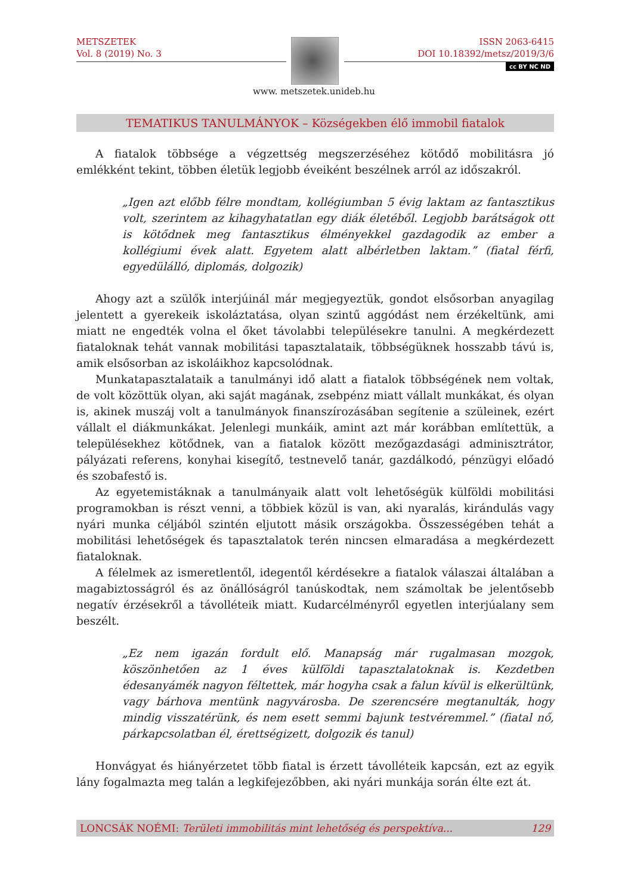METSZETEK
Vol. 8 (2019) No. 3
ISSN 2063-6415
DOI 10.18392/metsz/2019/3/6
cc BY NC ND
www. metszetek.unideb.hu
TEMATIKUS TANULMÁNYOK – Községekben élő immobil fiatalok
A fiatalok többsége a végzettség megszerzéséhez kötődő mobilitásra jó emlékként tekint, többen életük legjobb éveiként beszélnek arról az időszakról.
„Igen azt előbb félre mondtam, kollégiumban 5 évig laktam az fantasztikus volt, szerintem az kihagyhatatlan egy diák életéből. Legjobb barátságok ott is kötődnek meg fantasztikus élményekkel gazdagodik az ember a kollégiumi évek alatt. Egyetem alatt albérletben laktam.” (fiatal férfi, egyedülálló, diplomás, dolgozik)
Ahogy azt a szülők interjúinál már megjegyeztük, gondot elsősorban anyagilag jelentett a gyerekeik iskoláztatása, olyan szintű aggódást nem érzékeltünk, ami miatt ne engedték volna el őket távolabbi településekre tanulni. A megkérdezett fiataloknak tehát vannak mobilitási tapasztalataik, többségüknek hosszabb távú is, amik elsősorban az iskoláikhoz kapcsolódnak.
Munkatapasztalataik a tanulmányi idő alatt a fiatalok többségének nem voltak, de volt közöttük olyan, aki saját magának, zsebpénz miatt vállalt munkákat, és olyan is, akinek muszáj volt a tanulmányok finanszírozásában segítenie a szüleinek, ezért vállalt el diákmunkákat. Jelenlegi munkáik, amint azt már korábban említettük, a településekhez kötődnek, van a fiatalok között mezőgazdasági adminisztrátor, pályázati referens, konyhai kisegítő, testnevelő tanár, gazdálkodó, pénzügyi előadó és szobafestő is.
Az egyetemistáknak a tanulmányaik alatt volt lehetőségük külföldi mobilitási programokban is részt venni, a többiek közül is van, aki nyaralás, kirándulás vagy nyári munka céljából szintén eljutott másik országokba. Összességében tehát a mobilitási lehetőségek és tapasztalatok terén nincsen elmaradása a megkérdezett fiataloknak.
A félelmek az ismeretlentől, idegentől kérdésekre a fiatalok válaszai általában a magabiztosságról és az önállóságról tanúskodtak, nem számoltak be jelentősebb negatív érzésekről a távolléteik miatt. Kudarcélményről egyetlen interjúalany sem beszélt.
„Ez nem igazán fordult elő. Manapság már rugalmasan mozgok, köszönhetően az 1 éves külföldi tapasztalatoknak is. Kezdetben édesanyámék nagyon féltettek, már hogyha csak a falun kívül is elkerültünk, vagy bárhova mentünk nagyvárosba. De szerencsére megtanulták, hogy mindig visszatérünk, és nem esett semmi bajunk testvéremmel.” (fiatal nő, párkapcsolatban él, érettségizett, dolgozik és tanul)
Honvágyat és hiányérzetet több fiatal is érzett távolléteik kapcsán, ezt az egyik lány fogalmazta meg talán a legkifejezőbben, aki nyári munkája során élte ezt át.
LONCSÁK NOÉMI: Területi immobilitás mint lehetőség és perspektíva... 129